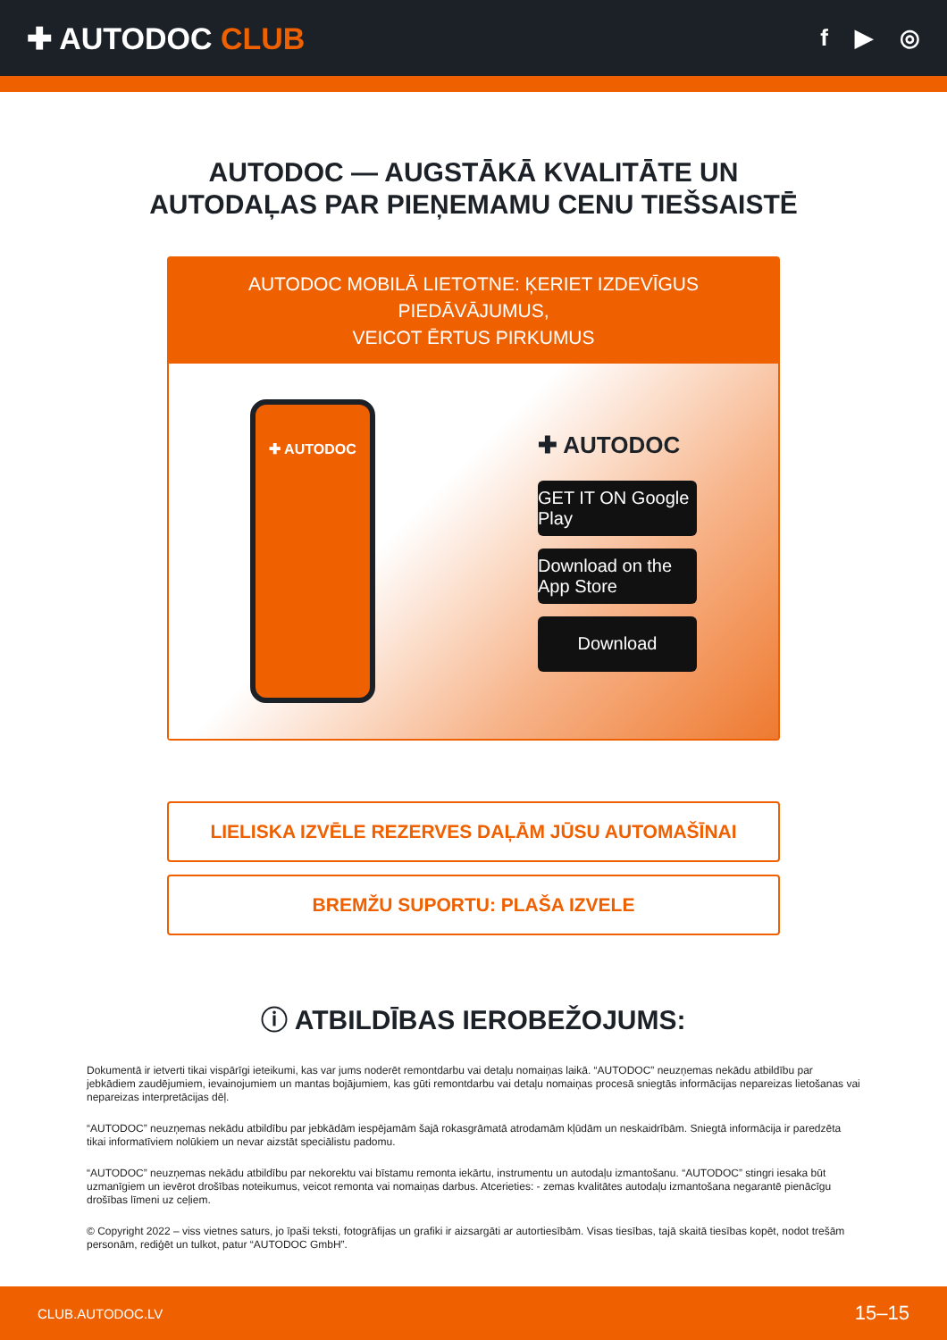✚ AUTODOC CLUB
f ▶ ◎
AUTODOC — AUGSTĀKĀ KVALITĀTE UN
AUTODAĻAS PAR PIEŅEMAMU CENU TIEŠSAISTĒ
AUTODOC MOBILĀ LIETOTNE: ĶERIET IZDEVĪGUS PIEDĀVĀJUMUS,
VEICOT ĒRTUS PIRKUMUS
✚ AUTODOC
✚ AUTODOC
GET IT ON Google Play
Download on the App Store
Download
LIELISKA IZVĒLE REZERVES DAĻĀM JŪSU AUTOMAŠĪNAI
BREMŽU SUPORTU: PLAŠA IZVELE
ⓘ ATBILDĪBAS IEROBEŽOJUMS:
Dokumentā ir ietverti tikai vispārīgi ieteikumi, kas var jums noderēt remontdarbu vai detaļu nomaiņas laikā. “AUTODOC” neuzņemas nekādu atbildību par jebkādiem zaudējumiem, ievainojumiem un mantas bojājumiem, kas gūti remontdarbu vai detaļu nomaiņas procesā sniegtās informācijas nepareizas lietošanas vai nepareizas interpretācijas dēļ.
“AUTODOC” neuzņemas nekādu atbildību par jebkādām iespējamām šajā rokasgrāmatā atrodamām kļūdām un neskaidrībām. Sniegtā informācija ir paredzēta tikai informatīviem nolūkiem un nevar aizstāt speciālistu padomu.
“AUTODOC” neuzņemas nekādu atbildību par nekorektu vai bīstamu remonta iekārtu, instrumentu un autodaļu izmantošanu. “AUTODOC” stingri iesaka būt uzmanīgiem un ievērot drošības noteikumus, veicot remonta vai nomaiņas darbus. Atcerieties: - zemas kvalitātes autodaļu izmantošana negarantē pienācīgu drošības līmeni uz ceļiem.
© Copyright 2022 – viss vietnes saturs, jo īpaši teksti, fotogrāfijas un grafiki ir aizsargāti ar autortiesībām. Visas tiesības, tajā skaitā tiesības kopēt, nodot trešām personām, rediģēt un tulkot, patur “AUTODOC GmbH”.
CLUB.AUTODOC.LV 15–15